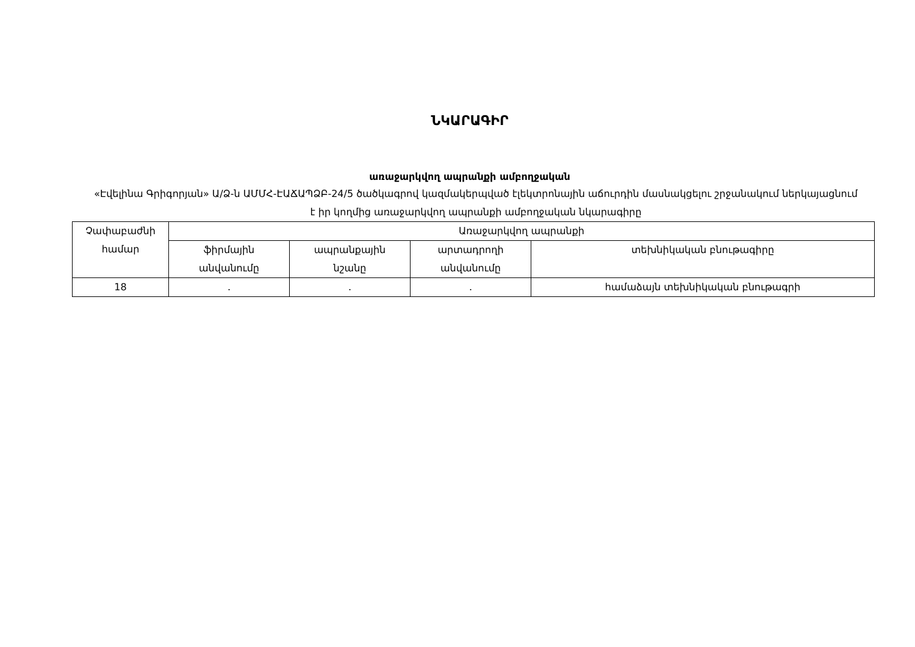ՆԿԱՐԱԳԻՐ
առաջարկվող ապրանքի ամբողջական
«Էվելինա Գրիգորյան» Ա/Ձ-ն ԱՄՄՀ-ԷԱՃԱՊՁԲ-24/5 ծածկագրով կազմակերպված էլեկտրոնային աճուրդին մասնակցելու շրջանակում ներկայացնում է իր կողմից առաջարկվող ապրանքի ամբողջական նկարագիրը
| Չափաբաժնի համար | Առաջարկվող ապրանքի | | | |
| | ֆիրմային անվանումը | ապրանքային նշանը | արտադրողի անվանումը | տեխնիկական բնութագիրը |
| 18 | . | . | . | համաձայն տեխնիկական բնութագրի |